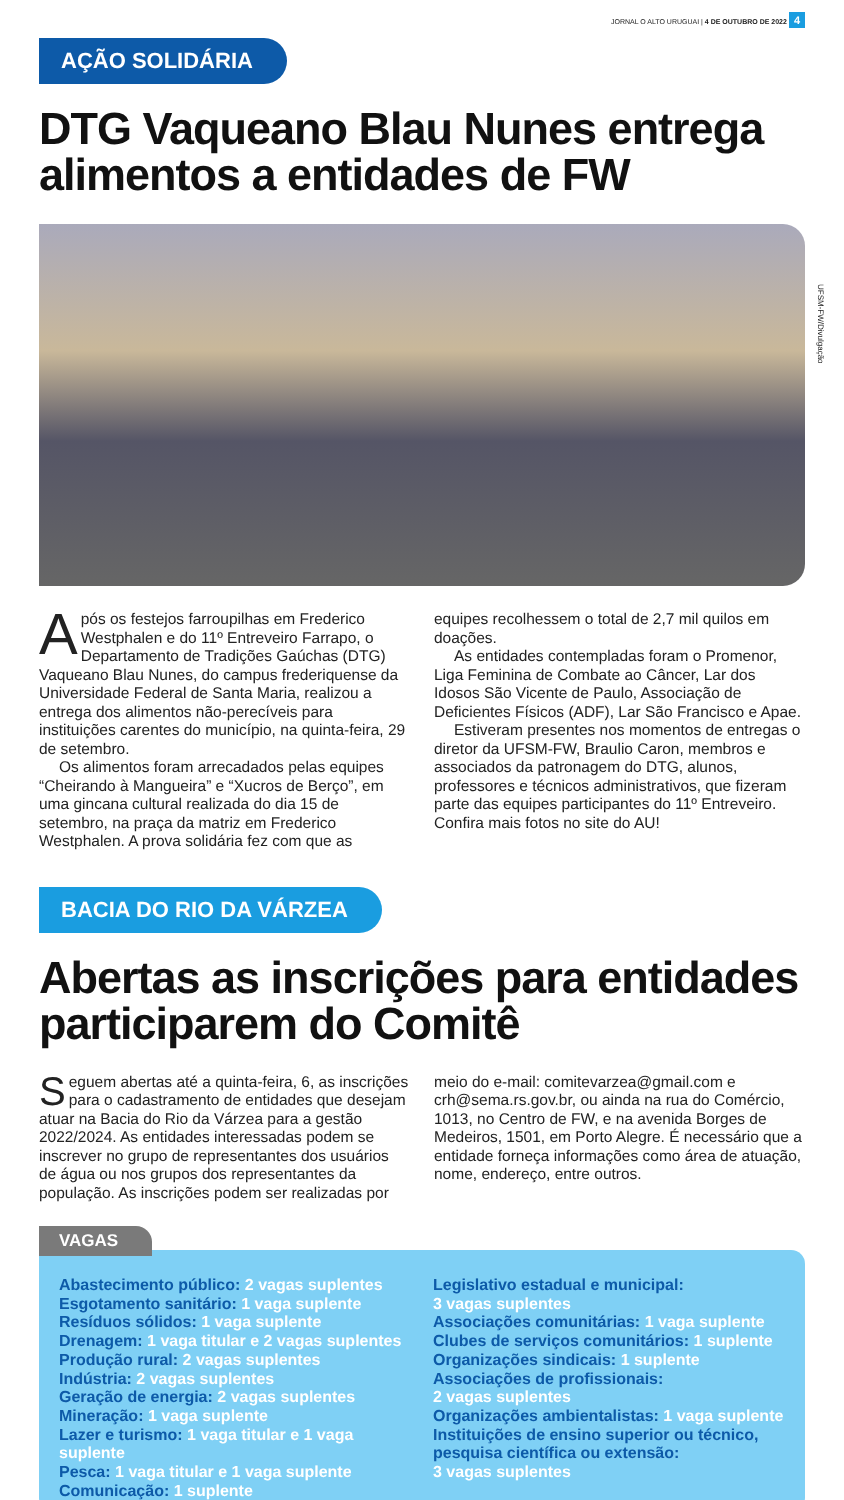JORNAL O ALTO URUGUAI | 4 DE OUTUBRO DE 2022 4
AÇÃO SOLIDÁRIA
DTG Vaqueano Blau Nunes entrega alimentos a entidades de FW
UFSM-FW/Divulgação
Após os festejos farroupilhas em Frederico Westphalen e do 11º Entreveiro Farrapo, o Departamento de Tradições Gaúchas (DTG) Vaqueano Blau Nunes, do campus frederiquense da Universidade Federal de Santa Maria, realizou a entrega dos alimentos não-perecíveis para instituições carentes do município, na quinta-feira, 29 de setembro.
Os alimentos foram arrecadados pelas equipes “Cheirando à Mangueira” e “Xucros de Berço”, em uma gincana cultural realizada do dia 15 de setembro, na praça da matriz em Frederico Westphalen. A prova solidária fez com que as equipes recolhessem o total de 2,7 mil quilos em doações.
As entidades contempladas foram o Promenor, Liga Feminina de Combate ao Câncer, Lar dos Idosos São Vicente de Paulo, Associação de Deficientes Físicos (ADF), Lar São Francisco e Apae.
Estiveram presentes nos momentos de entregas o diretor da UFSM-FW, Braulio Caron, membros e associados da patronagem do DTG, alunos, professores e técnicos administrativos, que fizeram parte das equipes participantes do 11º Entreveiro. Confira mais fotos no site do AU!
BACIA DO RIO DA VÁRZEA
Abertas as inscrições para entidades participarem do Comitê
Seguem abertas até a quinta-feira, 6, as inscrições para o cadastramento de entidades que desejam atuar na Bacia do Rio da Várzea para a gestão 2022/2024. As entidades interessadas podem se inscrever no grupo de representantes dos usuários de água ou nos grupos dos representantes da população. As inscrições podem ser realizadas por meio do e-mail: comitevarzea@gmail.com e crh@sema.rs.gov.br, ou ainda na rua do Comércio, 1013, no Centro de FW, e na avenida Borges de Medeiros, 1501, em Porto Alegre. É necessário que a entidade forneça informações como área de atuação, nome, endereço, entre outros.
VAGAS
Abastecimento público: 2 vagas suplentes
Esgotamento sanitário: 1 vaga suplente
Resíduos sólidos: 1 vaga suplente
Drenagem: 1 vaga titular e 2 vagas suplentes
Produção rural: 2 vagas suplentes
Indústria: 2 vagas suplentes
Geração de energia: 2 vagas suplentes
Mineração: 1 vaga suplente
Lazer e turismo: 1 vaga titular e 1 vaga suplente
Pesca: 1 vaga titular e 1 vaga suplente
Comunicação: 1 suplente
Legislativo estadual e municipal:
3 vagas suplentes
Associações comunitárias: 1 vaga suplente
Clubes de serviços comunitários: 1 suplente
Organizações sindicais: 1 suplente
Associações de profissionais:
2 vagas suplentes
Organizações ambientalistas: 1 vaga suplente
Instituições de ensino superior ou técnico, pesquisa científica ou extensão:
3 vagas suplentes